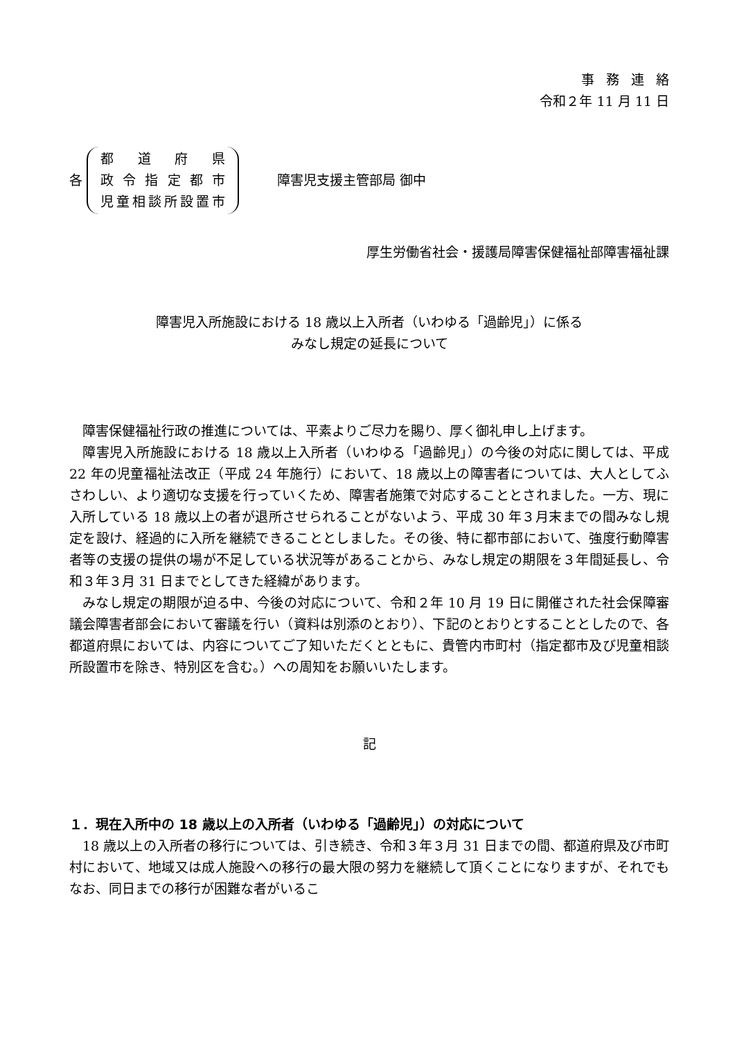事務連絡
令和２年 11 月 11 日
各
都道府県
政令指定都市
児童相談所設置市
障害児支援主管部局 御中
厚生労働省社会・援護局障害保健福祉部障害福祉課
障害児入所施設における 18 歳以上入所者（いわゆる「過齢児」）に係る
みなし規定の延長について
障害保健福祉行政の推進については、平素よりご尽力を賜り、厚く御礼申し上げます。
障害児入所施設における 18 歳以上入所者（いわゆる「過齢児」）の今後の対応に関しては、平成 22 年の児童福祉法改正（平成 24 年施行）において、18 歳以上の障害者については、大人としてふさわしい、より適切な支援を行っていくため、障害者施策で対応することとされました。一方、現に入所している 18 歳以上の者が退所させられることがないよう、平成 30 年３月末までの間みなし規定を設け、経過的に入所を継続できることとしました。その後、特に都市部において、強度行動障害者等の支援の提供の場が不足している状況等があることから、みなし規定の期限を３年間延長し、令和３年３月 31 日までとしてきた経緯があります。
みなし規定の期限が迫る中、今後の対応について、令和２年 10 月 19 日に開催された社会保障審議会障害者部会において審議を行い（資料は別添のとおり）、下記のとおりとすることとしたので、各都道府県においては、内容についてご了知いただくとともに、貴管内市町村（指定都市及び児童相談所設置市を除き、特別区を含む。）への周知をお願いいたします。
記
１．現在入所中の 18 歳以上の入所者（いわゆる「過齢児」）の対応について
18 歳以上の入所者の移行については、引き続き、令和３年３月 31 日までの間、都道府県及び市町村において、地域又は成人施設への移行の最大限の努力を継続して頂くことになりますが、それでもなお、同日までの移行が困難な者がいるこ